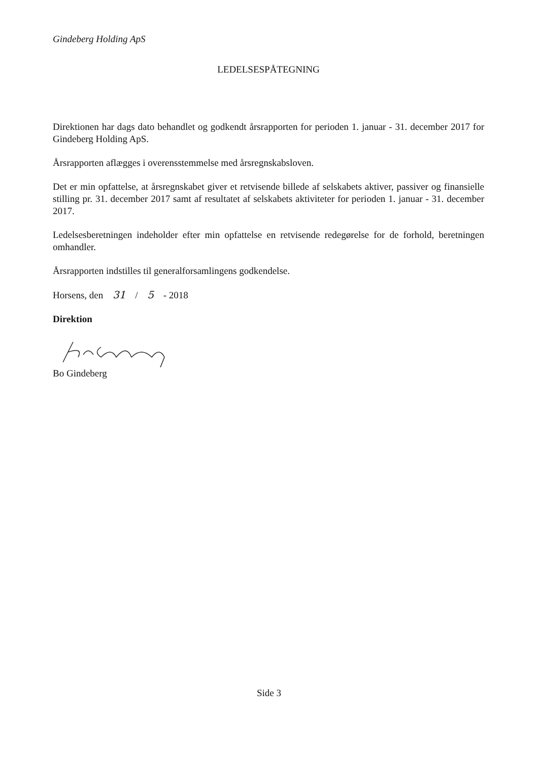Gindeberg Holding ApS
LEDELSESPÅTEGNING
Direktionen har dags dato behandlet og godkendt årsrapporten for perioden 1. januar - 31. december 2017 for Gindeberg Holding ApS.
Årsrapporten aflægges i overensstemmelse med årsregnskabsloven.
Det er min opfattelse, at årsregnskabet giver et retvisende billede af selskabets aktiver, passiver og finansielle stilling pr. 31. december 2017 samt af resultatet af selskabets aktiviteter for perioden 1. januar - 31. december 2017.
Ledelsesberetningen indeholder efter min opfattelse en retvisende redegørelse for de forhold, beretningen omhandler.
Årsrapporten indstilles til generalforsamlingens godkendelse.
Horsens, den 31 / 5 - 2018
Direktion
Bo Gindeberg
Side 3